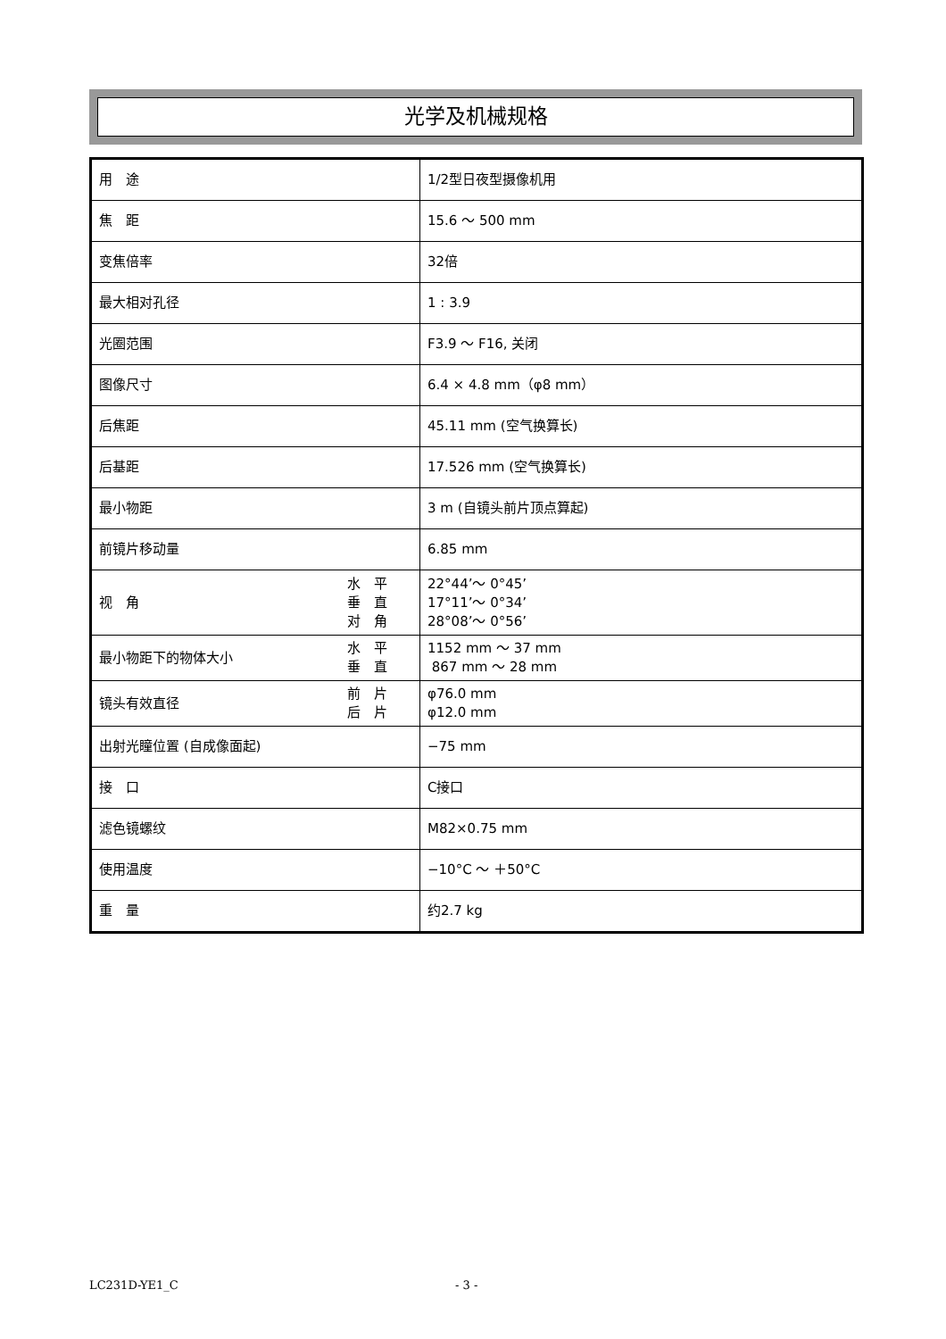光学及机械规格
| 用 途 | 1/2型日夜型摄像机用 |
| 焦 距 | 15.6 ～ 500 mm |
| 变焦倍率 | 32倍 |
| 最大相对孔径 | 1 : 3.9 |
| 光圈范围 | F3.9 ～ F16, 关闭 |
| 图像尺寸 | 6.4 × 4.8 mm（φ8 mm） |
| 后焦距 | 45.11 mm (空气换算长) |
| 后基距 | 17.526 mm (空气换算长) |
| 最小物距 | 3 m (自镜头前片顶点算起) |
| 前镜片移动量 | 6.85 mm |
| 视 角 水 平 垂 直 对 角 | 22°44’～ 0°45’ 17°11’～ 0°34’ 28°08’～ 0°56’ |
| 最小物距下的物体大小 水 平 垂 直 | 1152 mm ～ 37 mm 867 mm ～ 28 mm |
| 镜头有效直径 前 片 后 片 | φ76.0 mm φ12.0 mm |
| 出射光瞳位置 (自成像面起) | −75 mm |
| 接 口 | C接口 |
| 滤色镜螺纹 | M82×0.75 mm |
| 使用温度 | −10°C ～ ＋50°C |
| 重 量 | 约2.7 kg |
LC231D-YE1_C - 3 -